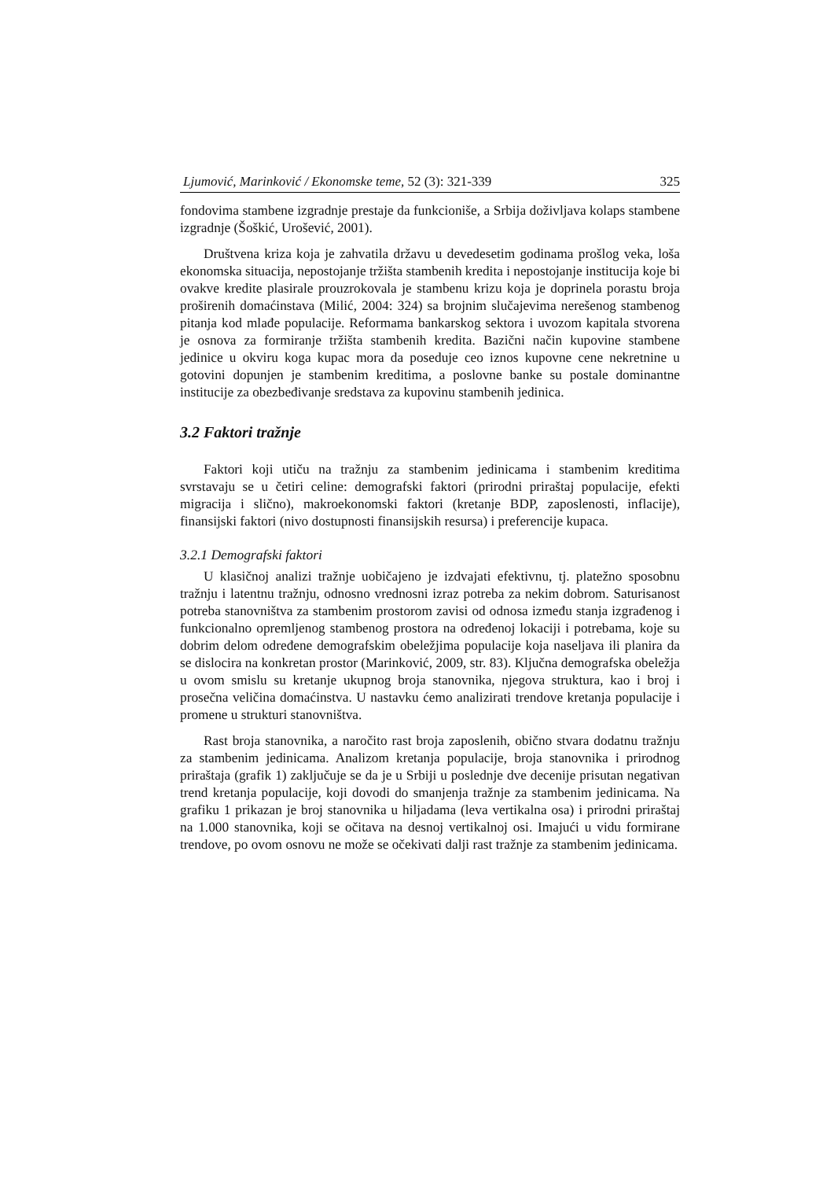Ljumović, Marinković / Ekonomske teme, 52 (3): 321-339 325
fondovima stambene izgradnje prestaje da funkcioniše, a Srbija doživljava kolaps stambene izgradnje (Šoškić, Urošević, 2001).
Društvena kriza koja je zahvatila državu u devedesetim godinama prošlog veka, loša ekonomska situacija, nepostojanje tržišta stambenih kredita i nepostojanje institucija koje bi ovakve kredite plasirale prouzrokovala je stambenu krizu koja je doprinela porastu broja proširenih domaćinstava (Milić, 2004: 324) sa brojnim slučajevima nerešenog stambenog pitanja kod mlađe populacije. Reformama bankarskog sektora i uvozom kapitala stvorena je osnova za formiranje tržišta stambenih kredita. Bazični način kupovine stambene jedinice u okviru koga kupac mora da poseduje ceo iznos kupovne cene nekretnine u gotovini dopunjen je stambenim kreditima, a poslovne banke su postale dominantne institucije za obezbeđivanje sredstava za kupovinu stambenih jedinica.
3.2 Faktori tražnje
Faktori koji utiču na tražnju za stambenim jedinicama i stambenim kreditima svrstavaju se u četiri celine: demografski faktori (prirodni priraštaj populacije, efekti migracija i slično), makroekonomski faktori (kretanje BDP, zaposlenosti, inflacije), finansijski faktori (nivo dostupnosti finansijskih resursa) i preferencije kupaca.
3.2.1 Demografski faktori
U klasičnoj analizi tražnje uobičajeno je izdvajati efektivnu, tj. platežno sposobnu tražnju i latentnu tražnju, odnosno vrednosni izraz potreba za nekim dobrom. Saturisanost potreba stanovništva za stambenim prostorom zavisi od odnosa između stanja izgrađenog i funkcionalno opremljenog stambenog prostora na određenoj lokaciji i potrebama, koje su dobrim delom određene demografskim obeležjima populacije koja naseljava ili planira da se dislocira na konkretan prostor (Marinković, 2009, str. 83). Ključna demografska obeležja u ovom smislu su kretanje ukupnog broja stanovnika, njegova struktura, kao i broj i prosečna veličina domaćinstva. U nastavku ćemo analizirati trendove kretanja populacije i promene u strukturi stanovništva.
Rast broja stanovnika, a naročito rast broja zaposlenih, obično stvara dodatnu tražnju za stambenim jedinicama. Analizom kretanja populacije, broja stanovnika i prirodnog priraštaja (grafik 1) zaključuje se da je u Srbiji u poslednje dve decenije prisutan negativan trend kretanja populacije, koji dovodi do smanjenja tražnje za stambenim jedinicama. Na grafiku 1 prikazan je broj stanovnika u hiljadama (leva vertikalna osa) i prirodni priraštaj na 1.000 stanovnika, koji se očitava na desnoj vertikalnoj osi. Imajući u vidu formirane trendove, po ovom osnovu ne može se očekivati dalji rast tražnje za stambenim jedinicama.